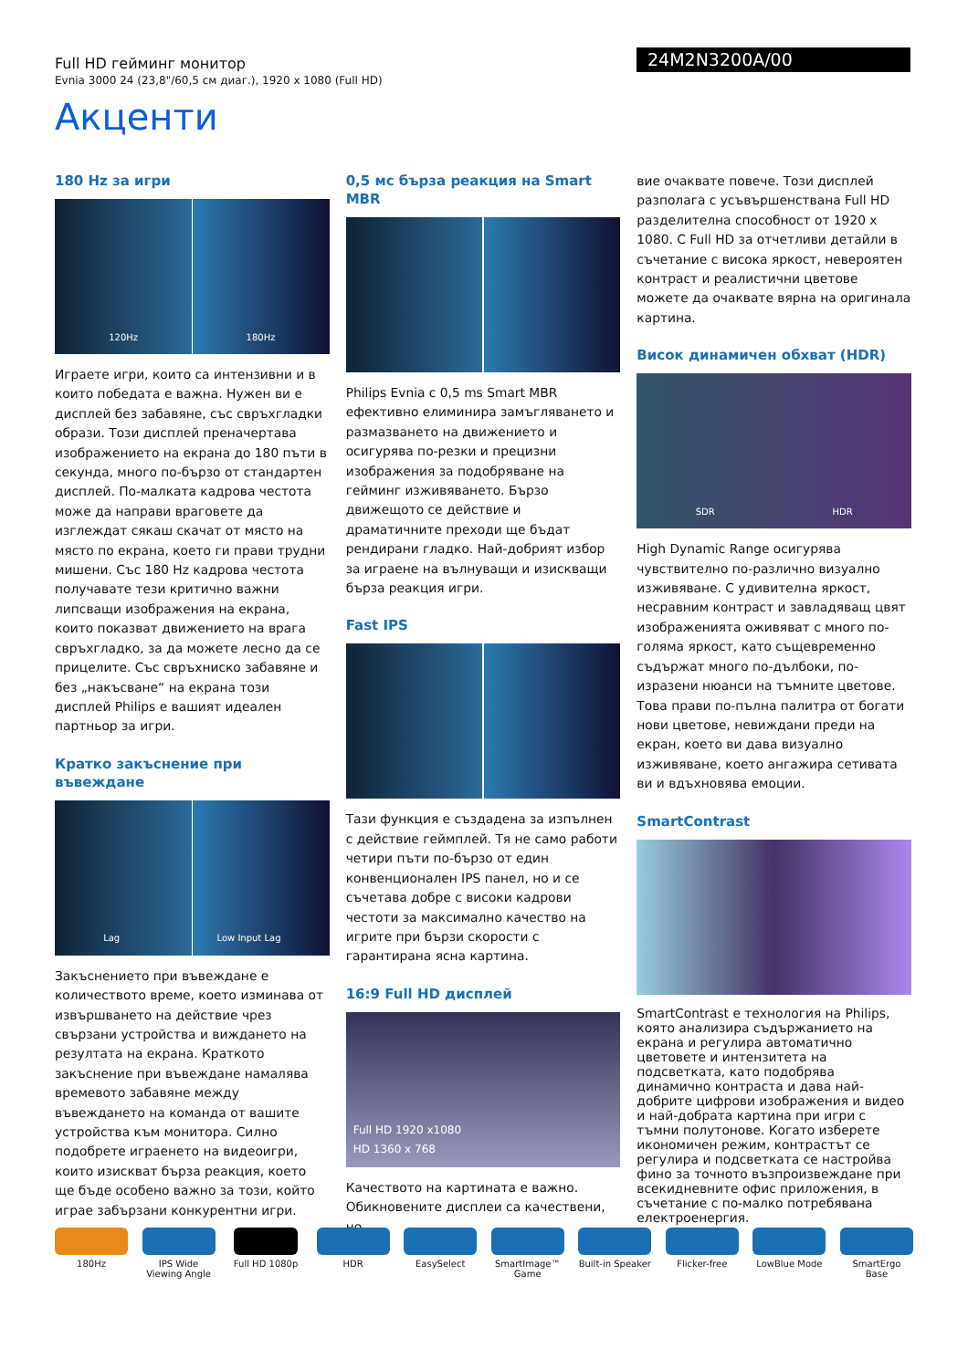Full HD гейминг монитор
Evnia 3000 24 (23,8"/60,5 см диаг.), 1920 x 1080 (Full HD)
24M2N3200A/00
Акценти
180 Hz за игри
120Hz 180Hz
Играете игри, които са интензивни и в които победата е важна. Нужен ви е дисплей без забавяне, със свръхгладки образи. Този дисплей преначертава изображението на екрана до 180 пъти в секунда, много по-бързо от стандартен дисплей. По-малката кадрова честота може да направи враговете да изглеждат сякаш скачат от място на място по екрана, което ги прави трудни мишени. Със 180 Hz кадрова честота получавате тези критично важни липсващи изображения на екрана, които показват движението на врага свръхгладко, за да можете лесно да се прицелите. Със свръхниско забавяне и без „накъсване“ на екрана този дисплей Philips е вашият идеален партньор за игри.
Кратко закъснение при въвеждане
Lag Low Input Lag
Закъснението при въвеждане е количеството време, което изминава от извършването на действие чрез свързани устройства и виждането на резултата на екрана. Краткото закъснение при въвеждане намалява времевото забавяне между въвеждането на команда от вашите устройства към монитора. Силно подобрете играенето на видеоигри, които изискват бърза реакция, което ще бъде особено важно за този, който играе забързани конкурентни игри.
0,5 мс бърза реакция на Smart MBR
Philips Evnia с 0,5 ms Smart MBR ефективно елиминира замъгляването и размазването на движението и осигурява по-резки и прецизни изображения за подобряване на гейминг изживяването. Бързо движещото се действие и драматичните преходи ще бъдат рендирани гладко. Най-добрият избор за играене на вълнуващи и изискващи бърза реакция игри.
Fast IPS
Тази функция е създадена за изпълнен с действие геймплей. Тя не само работи четири пъти по-бързо от един конвенционален IPS панел, но и се съчетава добре с високи кадрови честоти за максимално качество на игрите при бързи скорости с гарантирана ясна картина.
16:9 Full HD дисплей
Full HD 1920 x1080
HD 1360 x 768
Качеството на картината е важно. Обикновените дисплеи са качествени, но
вие очаквате повече. Този дисплей разполага с усъвършенствана Full HD разделителна способност от 1920 x 1080. С Full HD за отчетливи детайли в съчетание с висока яркост, невероятен контраст и реалистични цветове можете да очаквате вярна на оригинала картина.
Висок динамичен обхват (HDR)
SDR HDR
High Dynamic Range осигурява чувствително по-различно визуално изживяване. С удивителна яркост, несравним контраст и завладяващ цвят изображенията оживяват с много по-голяма яркост, като същевременно съдържат много по-дълбоки, по-изразени нюанси на тъмните цветове. Това прави по-пълна палитра от богати нови цветове, невиждани преди на екран, което ви дава визуално изживяване, което ангажира сетивата ви и вдъхновява емоции.
SmartContrast
SmartContrast е технология на Philips, която анализира съдържанието на екрана и регулира автоматично цветовете и интензитета на подсветката, като подобрява динамично контраста и дава най-добрите цифрови изображения и видео и най-добрата картина при игри с тъмни полутонове. Когато изберете икономичен режим, контрастът се регулира и подсветката се настройва фино за точното възпроизвеждане при всекидневните офис приложения, в съчетание с по-малко потребявана електроенергия.
180Hz IPS Wide Viewing Angle
Full HD 1080p HDR EasySelect SmartImage™ Game
Built-in Speaker
Flicker-free LowBlue Mode SmartErgo Base